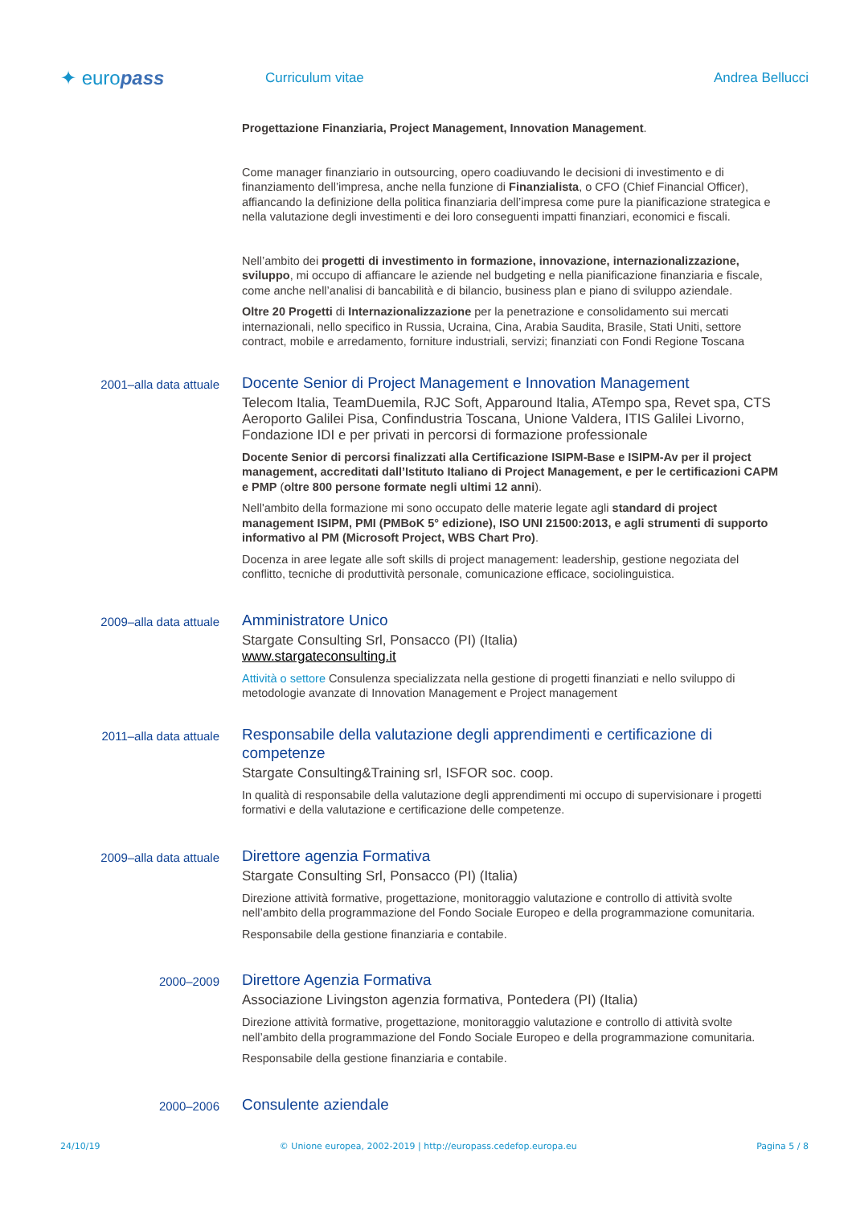✦ europass
Curriculum vitae Andrea Bellucci
Progettazione Finanziaria, Project Management, Innovation Management.
Come manager finanziario in outsourcing, opero coadiuvando le decisioni di investimento e di finanziamento dell’impresa, anche nella funzione di Finanzialista, o CFO (Chief Financial Officer), affiancando la definizione della politica finanziaria dell’impresa come pure la pianificazione strategica e nella valutazione degli investimenti e dei loro conseguenti impatti finanziari, economici e fiscali.
Nell’ambito dei progetti di investimento in formazione, innovazione, internazionalizzazione, sviluppo, mi occupo di affiancare le aziende nel budgeting e nella pianificazione finanziaria e fiscale, come anche nell’analisi di bancabilità e di bilancio, business plan e piano di sviluppo aziendale.
Oltre 20 Progetti di Internazionalizzazione per la penetrazione e consolidamento sui mercati internazionali, nello specifico in Russia, Ucraina, Cina, Arabia Saudita, Brasile, Stati Uniti, settore contract, mobile e arredamento, forniture industriali, servizi; finanziati con Fondi Regione Toscana
2001–alla data attuale
Docente Senior di Project Management e Innovation Management
Telecom Italia, TeamDuemila, RJC Soft, Apparound Italia, ATempo spa, Revet spa, CTS Aeroporto Galilei Pisa, Confindustria Toscana, Unione Valdera, ITIS Galilei Livorno, Fondazione IDI e per privati in percorsi di formazione professionale
Docente Senior di percorsi finalizzati alla Certificazione ISIPM-Base e ISIPM-Av per il project management, accreditati dall’Istituto Italiano di Project Management, e per le certificazioni CAPM e PMP (oltre 800 persone formate negli ultimi 12 anni).
Nell'ambito della formazione mi sono occupato delle materie legate agli standard di project management ISIPM, PMI (PMBoK 5° edizione), ISO UNI 21500:2013, e agli strumenti di supporto informativo al PM (Microsoft Project, WBS Chart Pro).
Docenza in aree legate alle soft skills di project management: leadership, gestione negoziata del conflitto, tecniche di produttività personale, comunicazione efficace, sociolinguistica.
2009–alla data attuale
Amministratore Unico
Stargate Consulting Srl, Ponsacco (PI) (Italia)
www.stargateconsulting.it
Attività o settore Consulenza specializzata nella gestione di progetti finanziati e nello sviluppo di metodologie avanzate di Innovation Management e Project management
2011–alla data attuale
Responsabile della valutazione degli apprendimenti e certificazione di competenze
Stargate Consulting&Training srl, ISFOR soc. coop.
In qualità di responsabile della valutazione degli apprendimenti mi occupo di supervisionare i progetti formativi e della valutazione e certificazione delle competenze.
2009–alla data attuale
Direttore agenzia Formativa
Stargate Consulting Srl, Ponsacco (PI) (Italia)
Direzione attività formative, progettazione, monitoraggio valutazione e controllo di attività svolte nell’ambito della programmazione del Fondo Sociale Europeo e della programmazione comunitaria.
Responsabile della gestione finanziaria e contabile.
2000–2009
Direttore Agenzia Formativa
Associazione Livingston agenzia formativa, Pontedera (PI) (Italia)
Direzione attività formative, progettazione, monitoraggio valutazione e controllo di attività svolte nell’ambito della programmazione del Fondo Sociale Europeo e della programmazione comunitaria.
Responsabile della gestione finanziaria e contabile.
2000–2006
Consulente aziendale
24/10/19 © Unione europea, 2002-2019 | http://europass.cedefop.europa.eu Pagina 5 / 8